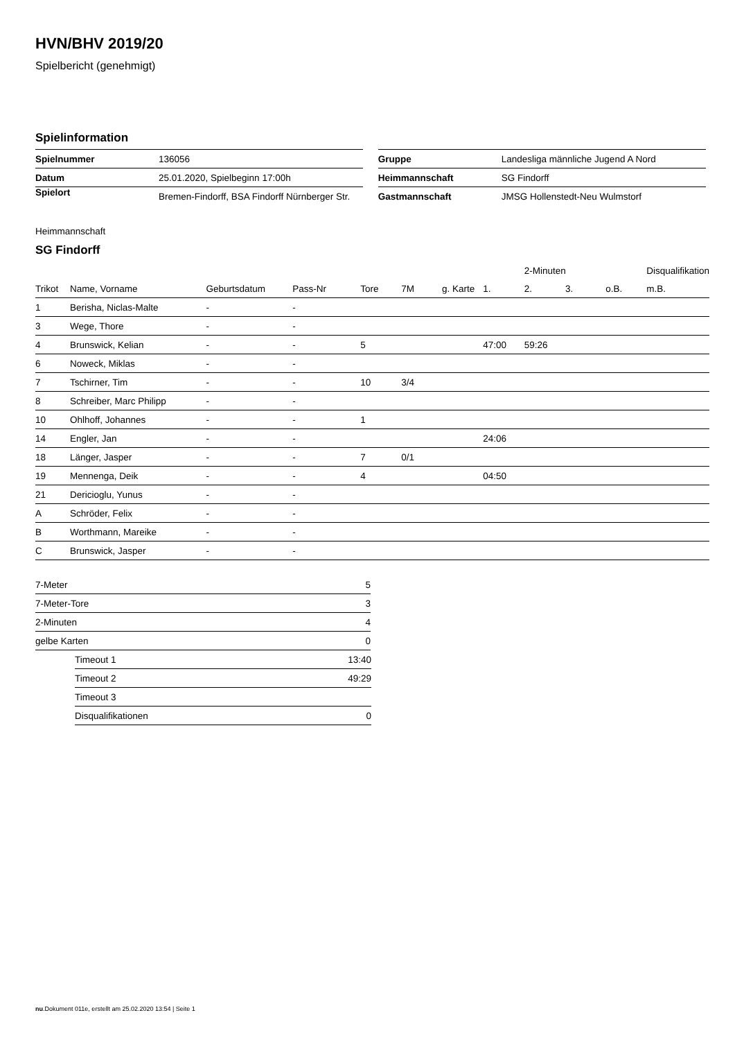HVN/BHV 2019/20
Spielbericht (genehmigt)
Spielinformation
| Spielnummer | 136056 |
| Datum | 25.01.2020, Spielbeginn 17:00h |
| Spielort | Bremen-Findorff, BSA Findorff Nürnberger Str. |
| Gruppe | Landesliga männliche Jugend A Nord |
| Heimmannschaft | SG Findorff |
| Gastmannschaft | JMSG Hollenstedt-Neu Wulmstorf |
Heimmannschaft
SG Findorff
| | | | | | | | | 2-Minuten | | | Disqualifikation |
| --- | --- | --- | --- | --- | --- | --- | --- | --- | --- | --- | --- |
| Trikot | Name, Vorname | Geburtsdatum | Pass-Nr | Tore | 7M | g. Karte | 1. | 2. | 3. | o.B. | m.B. |
| 1 | Berisha, Niclas-Malte | - | - | | | | | | | | |
| 3 | Wege, Thore | - | - | | | | | | | | |
| 4 | Brunswick, Kelian | - | - | 5 | | | 47:00 | 59:26 | | | |
| 6 | Noweck, Miklas | - | - | | | | | | | | |
| 7 | Tschirner, Tim | - | - | 10 | 3/4 | | | | | | |
| 8 | Schreiber, Marc Philipp | - | - | | | | | | | | |
| 10 | Ohlhoff, Johannes | - | - | 1 | | | | | | | |
| 14 | Engler, Jan | - | - | | | | 24:06 | | | | |
| 18 | Länger, Jasper | - | - | 7 | 0/1 | | | | | | |
| 19 | Mennenga, Deik | - | - | 4 | | | 04:50 | | | | |
| 21 | Dericioglu, Yunus | - | - | | | | | | | | |
| A | Schröder, Felix | - | - | | | | | | | | |
| B | Worthmann, Mareike | - | - | | | | | | | | |
| C | Brunswick, Jasper | - | - | | | | | | | | |
| 7-Meter | 5 |
| 7-Meter-Tore | 3 |
| 2-Minuten | 4 |
| gelbe Karten | 0 |
| Timeout 1 | 13:40 |
| Timeout 2 | 49:29 |
| Timeout 3 | |
| Disqualifikationen | 0 |
nu.Dokument 011e, erstellt am 25.02.2020 13:54 | Seite 1